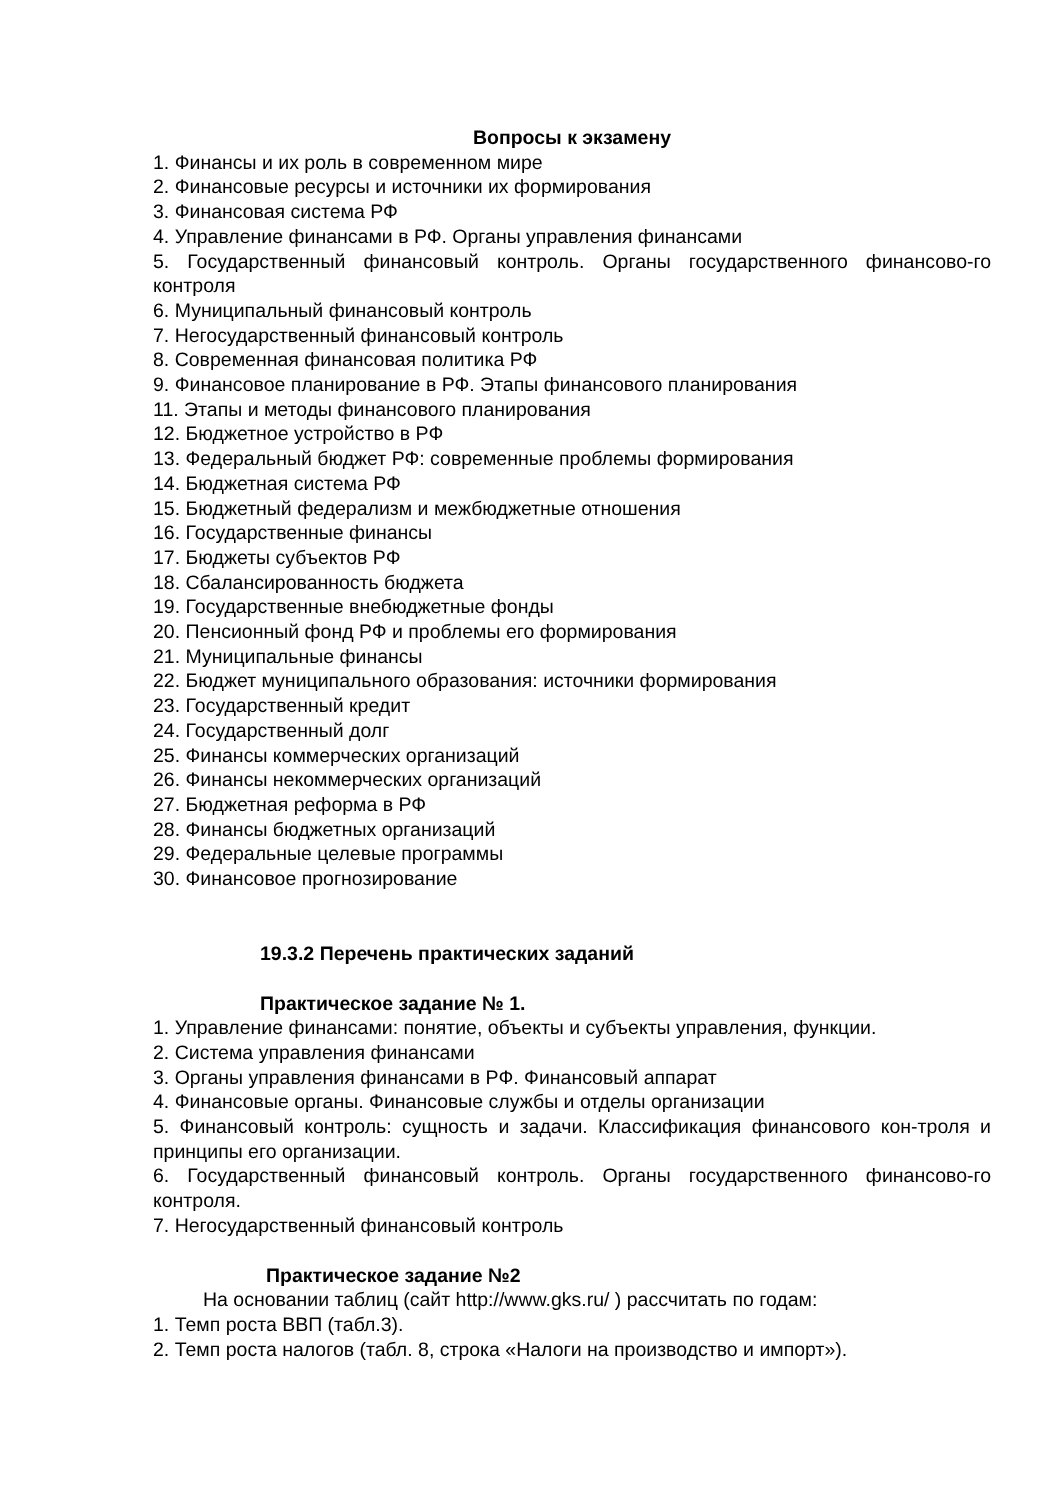Вопросы к экзамену
1. Финансы и их роль в современном мире
2. Финансовые ресурсы и источники их формирования
3. Финансовая система РФ
4. Управление финансами в РФ. Органы управления финансами
5. Государственный финансовый контроль. Органы государственного финансово-го контроля
6. Муниципальный финансовый контроль
7. Негосударственный финансовый контроль
8. Современная финансовая политика РФ
9. Финансовое планирование в РФ. Этапы финансового планирования
11. Этапы и методы финансового планирования
12. Бюджетное устройство в РФ
13. Федеральный бюджет РФ: современные проблемы формирования
14. Бюджетная система РФ
15. Бюджетный федерализм и межбюджетные отношения
16. Государственные финансы
17. Бюджеты субъектов РФ
18. Сбалансированность бюджета
19. Государственные внебюджетные фонды
20. Пенсионный фонд РФ и проблемы его формирования
21. Муниципальные финансы
22. Бюджет муниципального образования: источники формирования
23. Государственный кредит
24. Государственный долг
25. Финансы коммерческих организаций
26. Финансы некоммерческих организаций
27. Бюджетная реформа в РФ
28. Финансы бюджетных организаций
29. Федеральные целевые программы
30. Финансовое прогнозирование
19.3.2 Перечень практических заданий
Практическое задание № 1.
1. Управление финансами: понятие, объекты и субъекты управления, функции.
2. Система управления финансами
3. Органы управления финансами в РФ. Финансовый аппарат
4. Финансовые органы. Финансовые службы и отделы организации
5. Финансовый контроль: сущность и задачи. Классификация финансового кон-троля и принципы его организации.
6. Государственный финансовый контроль. Органы государственного финансово-го контроля.
7. Негосударственный финансовый контроль
Практическое задание №2
На основании таблиц (сайт http://www.gks.ru/ ) рассчитать по годам:
1. Темп роста ВВП (табл.3).
2. Темп роста налогов (табл. 8, строка «Налоги на производство и импорт»).